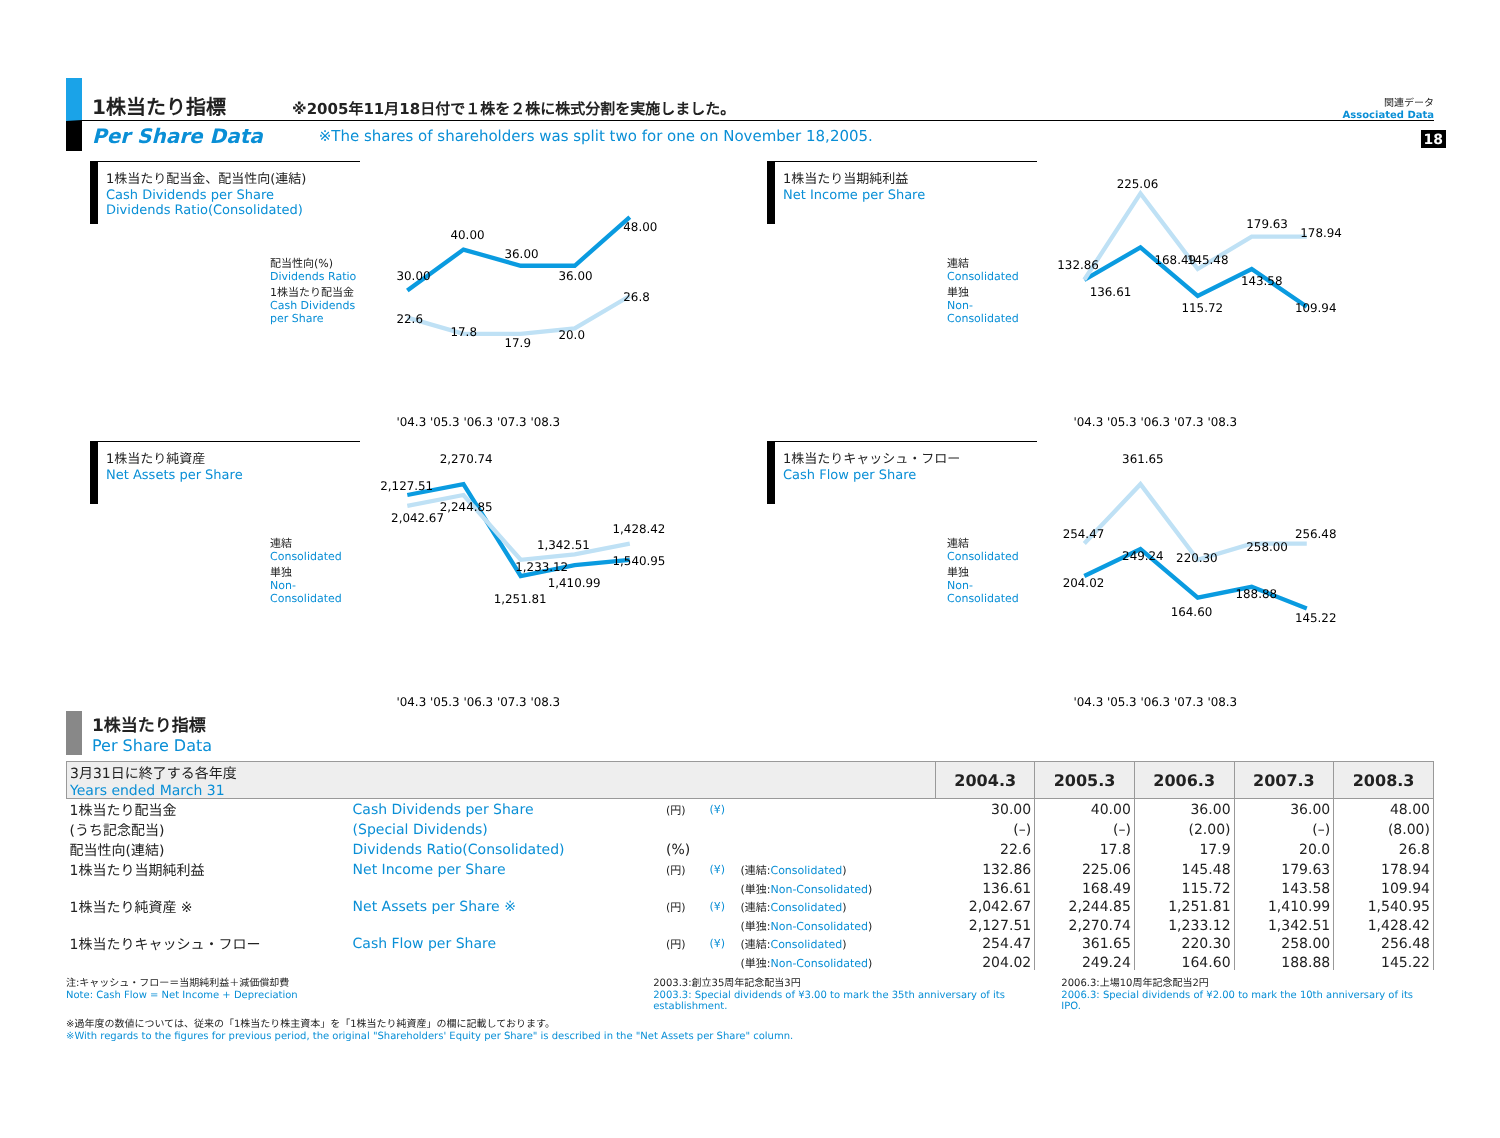18
1株当たり指標 ※2005年11月18日付で１株を２株に株式分割を実施しました。
関連データ
Associated Data
Per Share Data ※The shares of shareholders was split two for one on November 18,2005.
1株当たり配当金、配当性向(連結)
Cash Dividends per Share
Dividends Ratio(Consolidated)
配当性向(%)
Dividends Ratio
1株当たり配当金
Cash Dividends per Share
30.00
40.00
36.00
36.00
48.00
22.6
17.8
17.9
20.0
26.8
'04.3 '05.3 '06.3 '07.3 '08.3
1株当たり当期純利益
Net Income per Share
連結
Consolidated
単独
Non-Consolidated
132.86
136.61
225.06
168.49
145.48
115.72
179.63
143.58
178.94
109.94
'04.3 '05.3 '06.3 '07.3 '08.3
1株当たり純資産
Net Assets per Share
連結
Consolidated
単独
Non-Consolidated
2,127.51
2,270.74
2,042.67
2,244.85
1,251.81
1,233.12
1,342.51
1,410.99
1,428.42
1,540.95
'04.3 '05.3 '06.3 '07.3 '08.3
1株当たりキャッシュ・フロー
Cash Flow per Share
連結
Consolidated
単独
Non-Consolidated
254.47
204.02
361.65
249.24
220.30
164.60
258.00
188.88
256.48
145.22
'04.3 '05.3 '06.3 '07.3 '08.3
1株当たり指標
Per Share Data
| 3月31日に終了する各年度 Years ended March 31 | | | | | 2004.3 | 2005.3 | 2006.3 | 2007.3 | 2008.3 |
| --- | --- | --- | --- | --- | --- | --- | --- | --- | --- |
| 1株当たり配当金 | Cash Dividends per Share | (円) | (¥) | | 30.00 | 40.00 | 36.00 | 36.00 | 48.00 |
| (うち記念配当) | (Special Dividends) | | | | (–) | (–) | (2.00) | (–) | (8.00) |
| 配当性向(連結) | Dividends Ratio(Consolidated) | (%) | | | 22.6 | 17.8 | 17.9 | 20.0 | 26.8 |
| 1株当たり当期純利益 | Net Income per Share | (円) | (¥) | (連結: Consolidated ) | 132.86 | 225.06 | 145.48 | 179.63 | 178.94 |
| | | | | (単独: Non-Consolidated ) | 136.61 | 168.49 | 115.72 | 143.58 | 109.94 |
| 1株当たり純資産 ※ | Net Assets per Share ※ | (円) | (¥) | (連結: Consolidated ) | 2,042.67 | 2,244.85 | 1,251.81 | 1,410.99 | 1,540.95 |
| | | | | (単独: Non-Consolidated ) | 2,127.51 | 2,270.74 | 1,233.12 | 1,342.51 | 1,428.42 |
| 1株当たりキャッシュ・フロー | Cash Flow per Share | (円) | (¥) | (連結: Consolidated ) | 254.47 | 361.65 | 220.30 | 258.00 | 256.48 |
| | | | | (単独: Non-Consolidated ) | 204.02 | 249.24 | 164.60 | 188.88 | 145.22 |
注:キャッシュ・フロー＝当期純利益＋減価償却費
Note: Cash Flow = Net Income + Depreciation
2003.3:創立35周年記念配当3円
2003.3: Special dividends of ¥3.00 to mark the 35th anniversary of its establishment.
2006.3:上場10周年記念配当2円
2006.3: Special dividends of ¥2.00 to mark the 10th anniversary of its IPO.
※過年度の数値については、従来の「1株当たり株主資本」を「1株当たり純資産」の欄に記載しております。
※With regards to the figures for previous period, the original "Shareholders' Equity per Share" is described in the "Net Assets per Share" column.